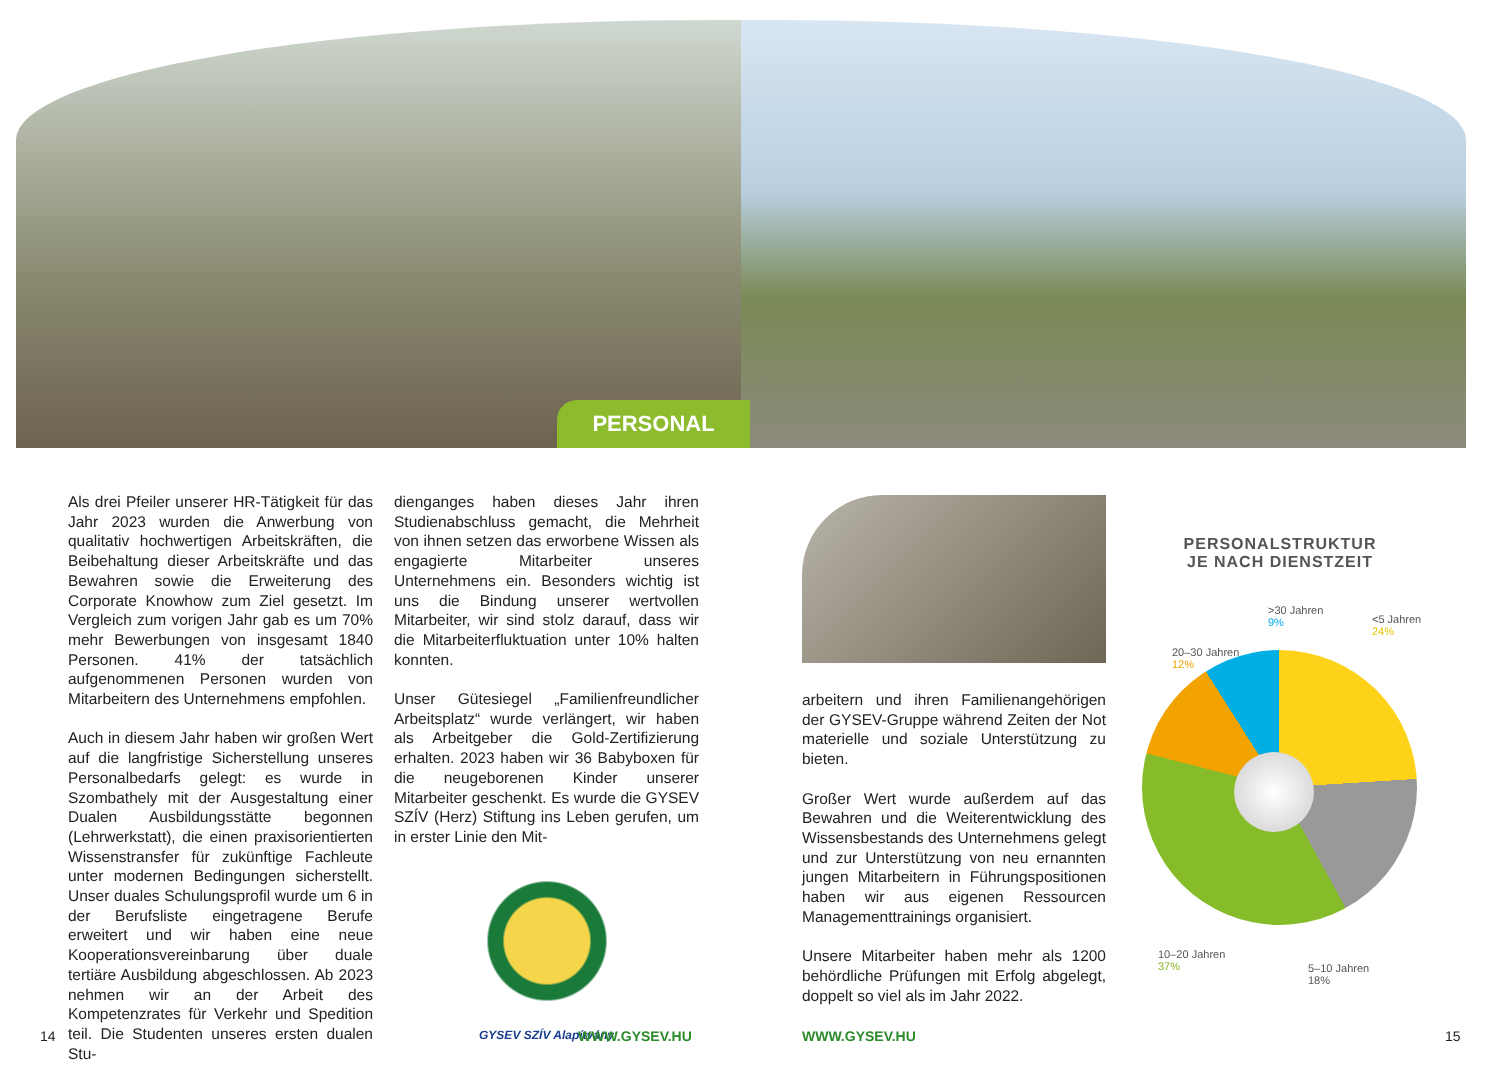PERSONAL
Als drei Pfeiler unserer HR-Tätigkeit für das Jahr 2023 wurden die Anwerbung von qualitativ hochwertigen Arbeitskräften, die Beibehaltung dieser Arbeitskräfte und das Bewahren sowie die Erweiterung des Corporate Knowhow zum Ziel gesetzt. Im Vergleich zum vorigen Jahr gab es um 70% mehr Bewerbungen von insgesamt 1840 Personen. 41% der tatsächlich aufgenommenen Personen wurden von Mitarbeitern des Unternehmens empfohlen.
Auch in diesem Jahr haben wir großen Wert auf die langfristige Sicherstellung unseres Personalbedarfs gelegt: es wurde in Szombathely mit der Ausgestaltung einer Dualen Ausbildungsstätte begonnen (Lehrwerkstatt), die einen praxisorientierten Wissenstransfer für zukünftige Fachleute unter modernen Bedingungen sicherstellt. Unser duales Schulungsprofil wurde um 6 in der Berufsliste eingetragene Berufe erweitert und wir haben eine neue Kooperationsvereinbarung über duale tertiäre Ausbildung abgeschlossen. Ab 2023 nehmen wir an der Arbeit des Kompetenzrates für Verkehr und Spedition teil. Die Studenten unseres ersten dualen Stu-
dienganges haben dieses Jahr ihren Studienabschluss gemacht, die Mehrheit von ihnen setzen das erworbene Wissen als engagierte Mitarbeiter unseres Unternehmens ein. Besonders wichtig ist uns die Bindung unserer wertvollen Mitarbeiter, wir sind stolz darauf, dass wir die Mitarbeiterfluktuation unter 10% halten konnten.
Unser Gütesiegel „Familienfreundlicher Arbeitsplatz“ wurde verlängert, wir haben als Arbeitgeber die Gold-Zertifizierung erhalten. 2023 haben wir 36 Babyboxen für die neugeborenen Kinder unserer Mitarbeiter geschenkt. Es wurde die GYSEV SZÍV (Herz) Stiftung ins Leben gerufen, um in erster Linie den Mit-
GYSEV SZÍV Alapítvány
arbeitern und ihren Familienangehörigen der GYSEV-Gruppe während Zeiten der Not materielle und soziale Unterstützung zu bieten.
Großer Wert wurde außerdem auf das Bewahren und die Weiterentwicklung des Wissensbestands des Unternehmens gelegt und zur Unterstützung von neu ernannten jungen Mitarbeitern in Führungspositionen haben wir aus eigenen Ressourcen Managementtrainings organisiert.
Unsere Mitarbeiter haben mehr als 1200 behördliche Prüfungen mit Erfolg abgelegt, doppelt so viel als im Jahr 2022.
PERSONALSTRUKTUR
JE NACH DIENSTZEIT
>30 Jahren
9%
<5 Jahren
24%
20–30 Jahren
12%
10–20 Jahren
37%
5–10 Jahren
18%
14 WWW.GYSEV.HU WWW.GYSEV.HU 15